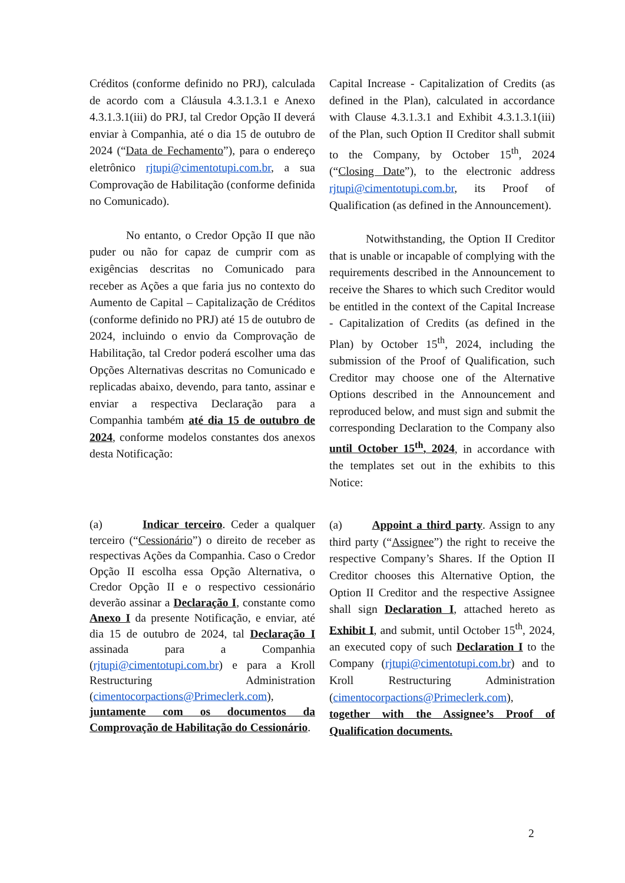Créditos (conforme definido no PRJ), calculada de acordo com a Cláusula 4.3.1.3.1 e Anexo 4.3.1.3.1(iii) do PRJ, tal Credor Opção II deverá enviar à Companhia, até o dia 15 de outubro de 2024 (“Data de Fechamento”), para o endereço eletrônico rjtupi@cimentotupi.com.br, a sua Comprovação de Habilitação (conforme definida no Comunicado).
No entanto, o Credor Opção II que não puder ou não for capaz de cumprir com as exigências descritas no Comunicado para receber as Ações a que faria jus no contexto do Aumento de Capital – Capitalização de Créditos (conforme definido no PRJ) até 15 de outubro de 2024, incluindo o envio da Comprovação de Habilitação, tal Credor poderá escolher uma das Opções Alternativas descritas no Comunicado e replicadas abaixo, devendo, para tanto, assinar e enviar a respectiva Declaração para a Companhia também até dia 15 de outubro de 2024, conforme modelos constantes dos anexos desta Notificação:
Capital Increase - Capitalization of Credits (as defined in the Plan), calculated in accordance with Clause 4.3.1.3.1 and Exhibit 4.3.1.3.1(iii) of the Plan, such Option II Creditor shall submit to the Company, by October 15<sup>th</sup>, 2024 (“Closing Date”), to the electronic address rjtupi@cimentotupi.com.br, its Proof of Qualification (as defined in the Announcement).
Notwithstanding, the Option II Creditor that is unable or incapable of complying with the requirements described in the Announcement to receive the Shares to which such Creditor would be entitled in the context of the Capital Increase - Capitalization of Credits (as defined in the Plan) by October 15<sup>th</sup>, 2024, including the submission of the Proof of Qualification, such Creditor may choose one of the Alternative Options described in the Announcement and reproduced below, and must sign and submit the corresponding Declaration to the Company also until October 15<sup>th</sup>, 2024, in accordance with the templates set out in the exhibits to this Notice:
(a) Indicar terceiro. Ceder a qualquer terceiro (“Cessionário”) o direito de receber as respectivas Ações da Companhia. Caso o Credor Opção II escolha essa Opção Alternativa, o Credor Opção II e o respectivo cessionário deverão assinar a Declaração I, constante como Anexo I da presente Notificação, e enviar, até dia 15 de outubro de 2024, tal Declaração I assinada para a Companhia (rjtupi@cimentotupi.com.br) e para a Kroll Restructuring Administration (cimentocorpactions@Primeclerk.com), juntamente com os documentos da Comprovação de Habilitação do Cessionário.
(a) Appoint a third party. Assign to any third party (“Assignee”) the right to receive the respective Company’s Shares. If the Option II Creditor chooses this Alternative Option, the Option II Creditor and the respective Assignee shall sign Declaration I, attached hereto as Exhibit I, and submit, until October 15<sup>th</sup>, 2024, an executed copy of such Declaration I to the Company (rjtupi@cimentotupi.com.br) and to Kroll Restructuring Administration (cimentocorpactions@Primeclerk.com), together with the Assignee’s Proof of Qualification documents.
2